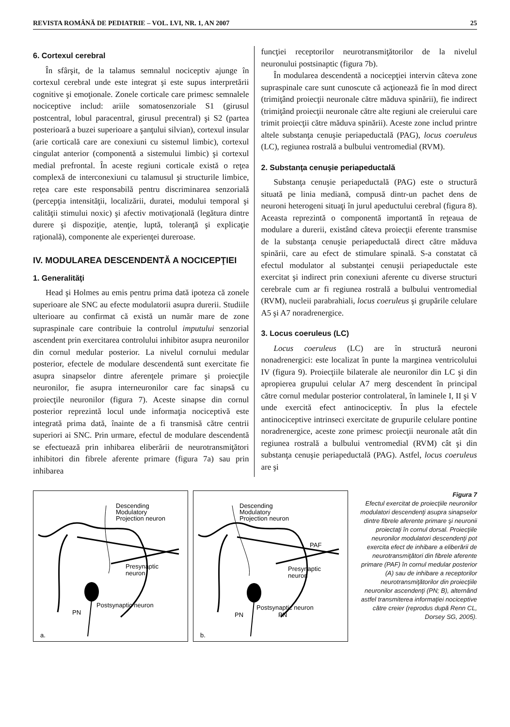REVISTA ROMÂNĂ DE PEDIATRIE – VOL. LVI, NR. 1, AN 2007 25
6. Cortexul cerebral
În sfârşit, de la talamus semnalul nociceptiv ajunge în cortexul cerebral unde este integrat şi este supus interpretării cognitive şi emoţionale. Zonele corticale care primesc semnalele nociceptive includ: ariile somatosenzoriale S1 (girusul postcentral, lobul paracentral, girusul precentral) şi S2 (partea posterioară a buzei superioare a şanţului silvian), cortexul insular (arie corticală care are conexiuni cu sistemul limbic), cortexul cingulat anterior (componentă a sistemului limbic) şi cortexul medial prefrontal. În aceste regiuni corticale există o reţea complexă de interconexiuni cu talamusul şi structurile limbice, reţea care este responsabilă pentru discriminarea senzorială (percepţia intensităţii, localizării, duratei, modului temporal şi calităţii stimului noxic) şi afectiv motivaţională (legătura dintre durere şi dispoziţie, atenţie, luptă, toleranţă şi explicaţie raţională), componente ale experienţei dureroase.
IV. MODULAREA DESCENDENTĂ A NOCICEPŢIEI
1. Generalităţi
Head şi Holmes au emis pentru prima dată ipoteza că zonele superioare ale SNC au efecte modulatorii asupra durerii. Studiile ulterioare au confirmat că există un număr mare de zone supraspinale care contribuie la controlul imputului senzorial ascendent prin exercitarea controlului inhibitor asupra neuronilor din cornul medular posterior. La nivelul cornului medular posterior, efectele de modulare descendentă sunt exercitate fie asupra sinapselor dintre aferenţele primare şi proiecţile neuronilor, fie asupra interneuronilor care fac sinapsă cu proiecţile neuronilor (figura 7). Aceste sinapse din cornul posterior reprezintă locul unde informaţia nociceptivă este integrată prima dată, înainte de a fi transmisă către centrii superiori ai SNC. Prin urmare, efectul de modulare descendentă se efectuează prin inhibarea eliberării de neurotransmiţători inhibitori din fibrele aferente primare (figura 7a) sau prin inhibarea
funcţiei receptorilor neurotransmiţătorilor de la nivelul neuronului postsinaptic (figura 7b).
În modularea descendentă a nocicepţiei intervin câteva zone supraspinale care sunt cunoscute că acţionează fie în mod direct (trimiţând proiecţii neuronale către măduva spinării), fie indirect (trimiţând proiecţii neuronale către alte regiuni ale creierului care trimit proiecţii către măduva spinării). Aceste zone includ printre altele substanţa cenuşie periapeductală (PAG), locus coeruleus (LC), regiunea rostrală a bulbului ventromedial (RVM).
2. Substanţa cenuşie periapeductală
Substanţa cenuşie periapeductală (PAG) este o structură situată pe linia mediană, compusă dintr-un pachet dens de neuroni heterogeni situaţi în jurul apeductului cerebral (figura 8). Aceasta reprezintă o componentă importantă în reţeaua de modulare a durerii, existând câteva proiecţii eferente transmise de la substanţa cenuşie periapeductală direct către măduva spinării, care au efect de stimulare spinală. S-a constatat că efectul modulator al substanţei cenuşii periapeductale este exercitat şi indirect prin conexiuni aferente cu diverse structuri cerebrale cum ar fi regiunea rostrală a bulbului ventromedial (RVM), nucleii parabrahiali, locus coeruleus şi grupările celulare A5 şi A7 noradrenergice.
3. Locus coeruleus (LC)
Locus coeruleus (LC) are în structură neuroni nonadrenergici: este localizat în punte la marginea ventricolului IV (figura 9). Proiecţiile bilaterale ale neuronilor din LC şi din apropierea grupului celular A7 merg descendent în principal către cornul medular posterior controlateral, în laminele I, II şi V unde exercită efect antinociceptiv. În plus la efectele antinociceptive intrinseci exercitate de grupurile celulare pontine noradrenergice, aceste zone primesc proiecţii neuronale atât din regiunea rostrală a bulbului ventromedial (RVM) cât şi din substanţa cenuşie periapeductală (PAG). Astfel, locus coeruleus are şi
Descending
Modulatory
Projection neuron
Presynaptic
neuron
Postsynaptic neuron
PN
a.
Descending
Modulatory
Projection neuron
PAF
Presynaptic
neuron
Postsynaptic neuron
PN
PN
b.
Figura 7
Efectul exercitat de proiecţiile neuronilor modulatori descendenţi asupra sinapselor dintre fibrele aferente primare şi neuronii proiectaţi în cornul dorsal. Proiecţiile neuronilor modulatori descendenţi pot exercita efect de inhibare a eliberării de neurotransmiţători din fibrele aferente primare (PAF) în cornul medular posterior (A) sau de inhibare a receptorilor neurotransmiţătorilor din proiecţiile neuronilor ascendenţi (PN; B), alternând astfel transmiterea informaţiei nociceptive către creier (reprodus după Renn CL, Dorsey SG, 2005).